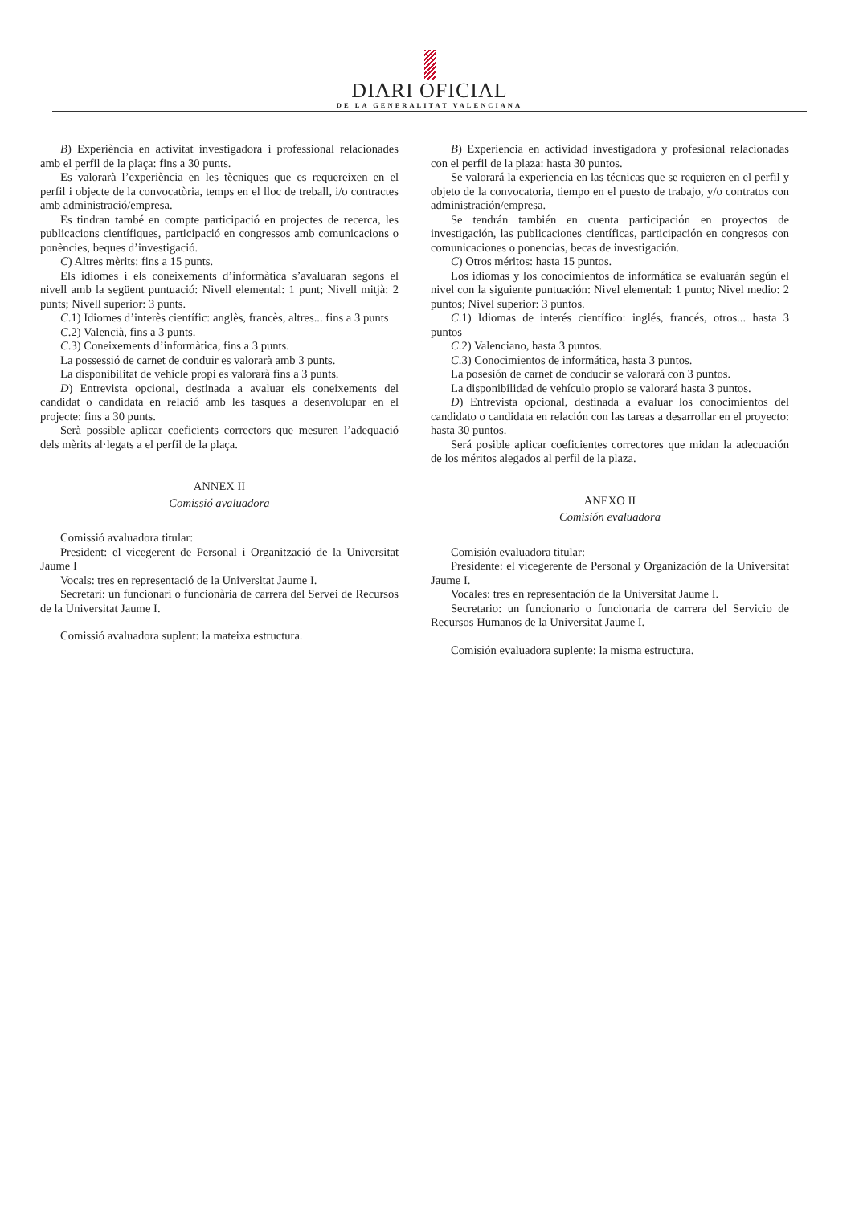DIARI OFICIAL
DE LA GENERALITAT VALENCIANA
B) Experiència en activitat investigadora i professional relacionades amb el perfil de la plaça: fins a 30 punts.
Es valorarà l’experiència en les tècniques que es requereixen en el perfil i objecte de la convocatòria, temps en el lloc de treball, i/o contractes amb administració/empresa.
Es tindran també en compte participació en projectes de recerca, les publicacions científiques, participació en congressos amb comunicacions o ponències, beques d’investigació.
C) Altres mèrits: fins a 15 punts.
Els idiomes i els coneixements d’informàtica s’avaluaran segons el nivell amb la següent puntuació: Nivell elemental: 1 punt; Nivell mitjà: 2 punts; Nivell superior: 3 punts.
C.1) Idiomes d’interès científic: anglès, francès, altres... fins a 3 punts
C.2) Valencià, fins a 3 punts.
C.3) Coneixements d’informàtica, fins a 3 punts.
La possessió de carnet de conduir es valorarà amb 3 punts.
La disponibilitat de vehicle propi es valorarà fins a 3 punts.
D) Entrevista opcional, destinada a avaluar els coneixements del candidat o candidata en relació amb les tasques a desenvolupar en el projecte: fins a 30 punts.
Serà possible aplicar coeficients correctors que mesuren l’adequació dels mèrits al·legats a el perfil de la plaça.
ANNEX II
Comissió avaluadora
Comissió avaluadora titular:
President: el vicegerent de Personal i Organització de la Universitat Jaume I
Vocals: tres en representació de la Universitat Jaume I.
Secretari: un funcionari o funcionària de carrera del Servei de Recursos de la Universitat Jaume I.
Comissió avaluadora suplent: la mateixa estructura.
B) Experiencia en actividad investigadora y profesional relacionadas con el perfil de la plaza: hasta 30 puntos.
Se valorará la experiencia en las técnicas que se requieren en el perfil y objeto de la convocatoria, tiempo en el puesto de trabajo, y/o contratos con administración/empresa.
Se tendrán también en cuenta participación en proyectos de investigación, las publicaciones científicas, participación en congresos con comunicaciones o ponencias, becas de investigación.
C) Otros méritos: hasta 15 puntos.
Los idiomas y los conocimientos de informática se evaluarán según el nivel con la siguiente puntuación: Nivel elemental: 1 punto; Nivel medio: 2 puntos; Nivel superior: 3 puntos.
C.1) Idiomas de interés científico: inglés, francés, otros... hasta 3 puntos
C.2) Valenciano, hasta 3 puntos.
C.3) Conocimientos de informática, hasta 3 puntos.
La posesión de carnet de conducir se valorará con 3 puntos.
La disponibilidad de vehículo propio se valorará hasta 3 puntos.
D) Entrevista opcional, destinada a evaluar los conocimientos del candidato o candidata en relación con las tareas a desarrollar en el proyecto: hasta 30 puntos.
Será posible aplicar coeficientes correctores que midan la adecuación de los méritos alegados al perfil de la plaza.
ANEXO II
Comisión evaluadora
Comisión evaluadora titular:
Presidente: el vicegerente de Personal y Organización de la Universitat Jaume I.
Vocales: tres en representación de la Universitat Jaume I.
Secretario: un funcionario o funcionaria de carrera del Servicio de Recursos Humanos de la Universitat Jaume I.
Comisión evaluadora suplente: la misma estructura.